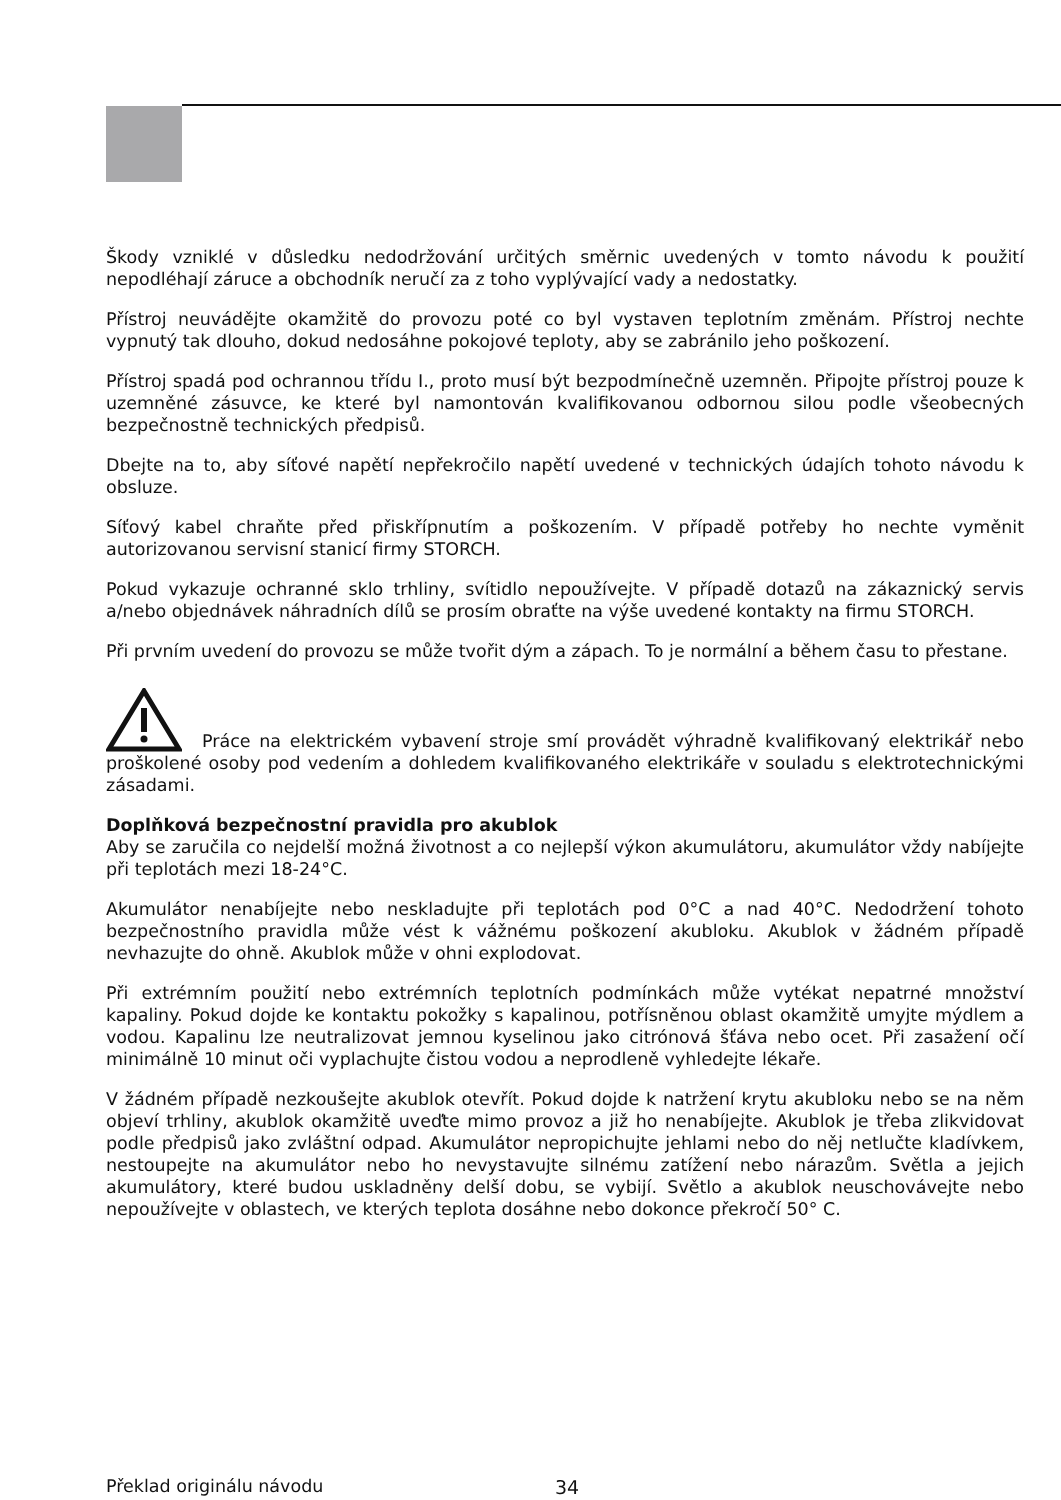Škody vzniklé v důsledku nedodržování určitých směrnic uvedených v tomto návodu k použití nepodléhají záruce a obchodník neručí za z toho vyplývající vady a nedostatky.
Přístroj neuvádějte okamžitě do provozu poté co byl vystaven teplotním změnám. Přístroj nechte vypnutý tak dlouho, dokud nedosáhne pokojové teploty, aby se zabránilo jeho poškození.
Přístroj spadá pod ochrannou třídu I., proto musí být bezpodmínečně uzemněn. Připojte přístroj pouze k uzemněné zásuvce, ke které byl namontován kvalifikovanou odbornou silou podle všeobecných bezpečnostně technických předpisů.
Dbejte na to, aby síťové napětí nepřekročilo napětí uvedené v technických údajích tohoto návodu k obsluze.
Síťový kabel chraňte před přiskřípnutím a poškozením. V případě potřeby ho nechte vyměnit autorizovanou servisní stanicí firmy STORCH.
Pokud vykazuje ochranné sklo trhliny, svítidlo nepoužívejte. V případě dotazů na zákaznický servis a/nebo objednávek náhradních dílů se prosím obraťte na výše uvedené kontakty na firmu STORCH.
Při prvním uvedení do provozu se může tvořit dým a zápach. To je normální a během času to přestane.
Práce na elektrickém vybavení stroje smí provádět výhradně kvalifikovaný elektrikář nebo proškolené osoby pod vedením a dohledem kvalifikovaného elektrikáře v souladu s elektrotechnickými zásadami.
Doplňková bezpečnostní pravidla pro akublok
Aby se zaručila co nejdelší možná životnost a co nejlepší výkon akumulátoru, akumulátor vždy nabíjejte při teplotách mezi 18-24°C.
Akumulátor nenabíjejte nebo neskladujte při teplotách pod 0°C a nad 40°C. Nedodržení tohoto bezpečnostního pravidla může vést k vážnému poškození akubloku. Akublok v žádném případě nevhazujte do ohně. Akublok může v ohni explodovat.
Při extrémním použití nebo extrémních teplotních podmínkách může vytékat nepatrné množství kapaliny. Pokud dojde ke kontaktu pokožky s kapalinou, potřísněnou oblast okamžitě umyjte mýdlem a vodou. Kapalinu lze neutralizovat jemnou kyselinou jako citrónová šťáva nebo ocet. Při zasažení očí minimálně 10 minut oči vyplachujte čistou vodou a neprodleně vyhledejte lékaře.
V žádném případě nezkoušejte akublok otevřít. Pokud dojde k natržení krytu akubloku nebo se na něm objeví trhliny, akublok okamžitě uveďte mimo provoz a již ho nenabíjejte. Akublok je třeba zlikvidovat podle předpisů jako zvláštní odpad. Akumulátor nepropichujte jehlami nebo do něj netlučte kladívkem, nestoupejte na akumulátor nebo ho nevystavujte silnému zatížení nebo nárazům. Světla a jejich akumulátory, které budou uskladněny delší dobu, se vybijí. Světlo a akublok neuschovávejte nebo nepoužívejte v oblastech, ve kterých teplota dosáhne nebo dokonce překročí 50° C.
Překlad originálu návodu 34